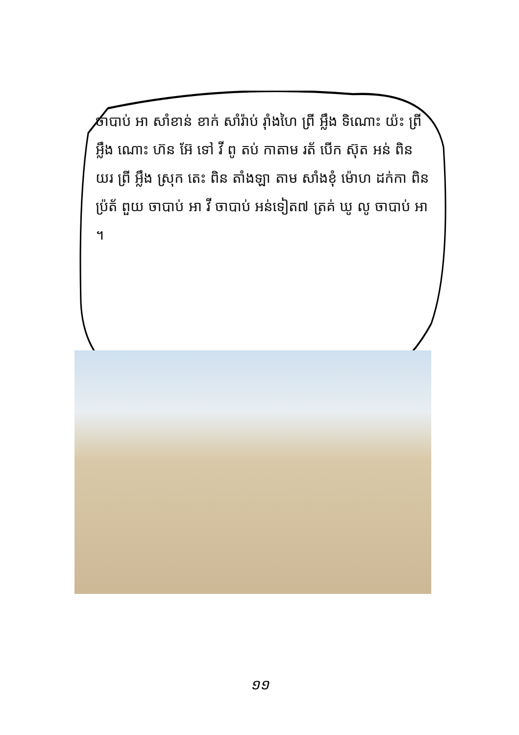ចាបាប់ អា សាំខាន់ ខាក់ សាំរ៉ាប់ រ៉ាំងហៃ ព្រី អ្លឹង ទិណោះ យ៉ះ ព្រី អ្លឹង ណោះ ហ៊ន អ៊ែ ទៅ វី ពូ តប់ កាតាម រត័ បើក ស៊ុត អន់ ពិន យរ ព្រី អ្លឹង ស្រុក តេះ ពិន តាំងឡា តាម សាំងខុំ ម៉ោហ ដក់កា ពិន ប្រ៉ត័ ពួយ ចាបាប់ អា វី ចាបាប់ អន់ទៀត៧ ត្រគ់ ឃូ លូ ចាបាប់ អា ។
១១